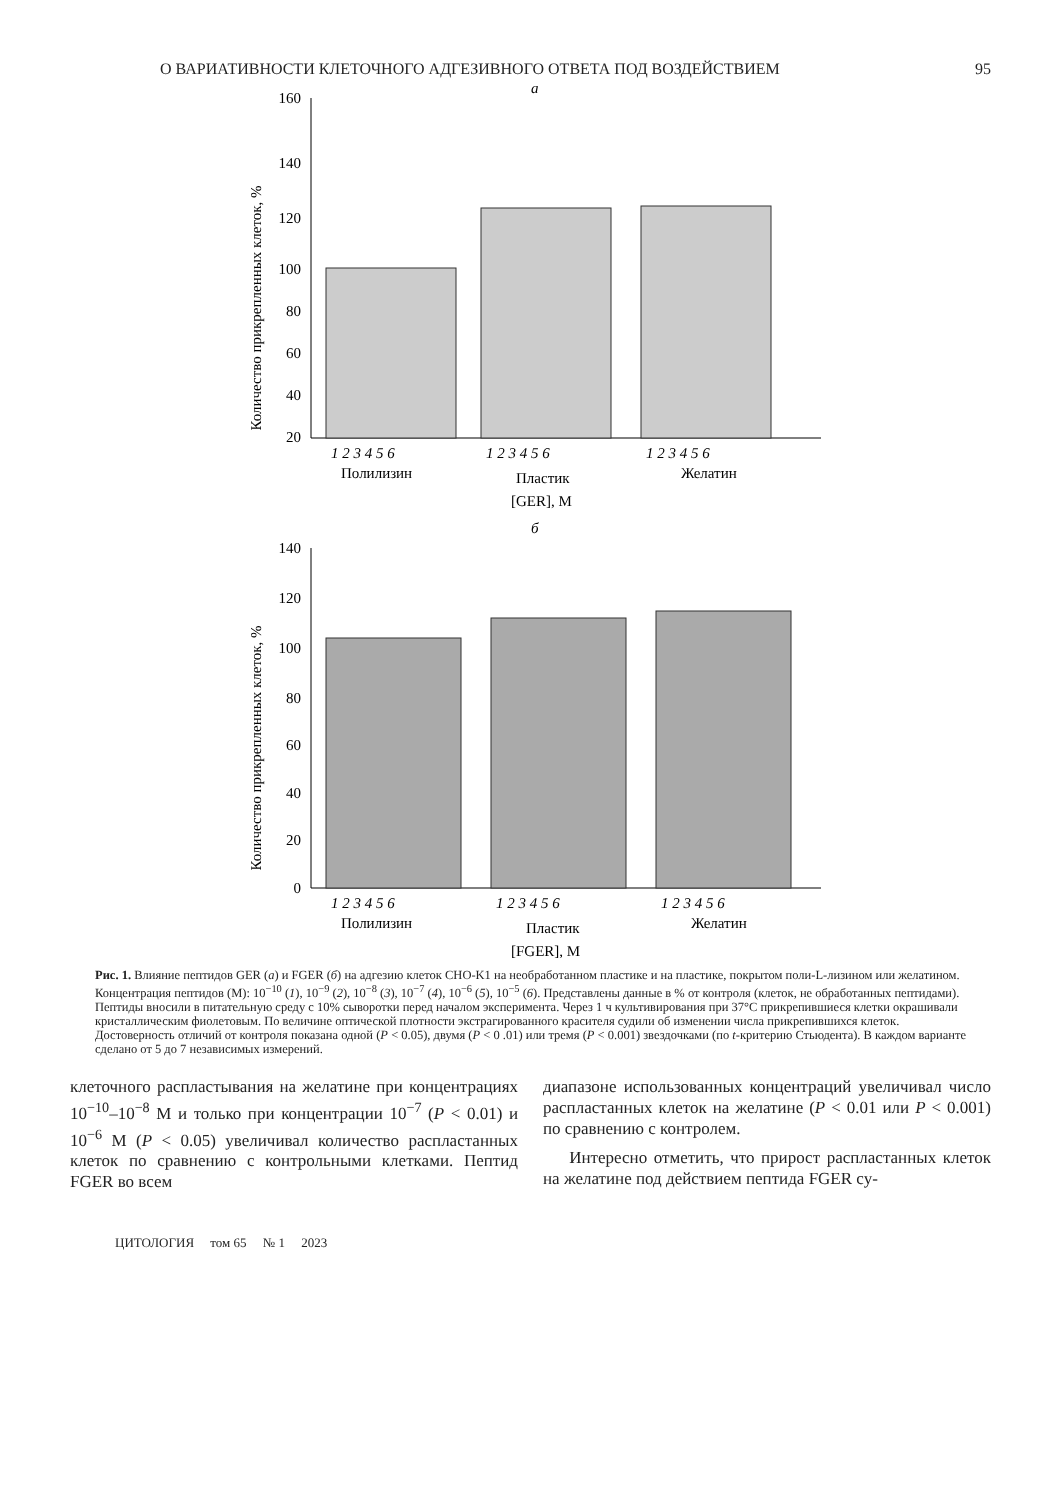О ВАРИАТИВНОСТИ КЛЕТОЧНОГО АДГЕЗИВНОГО ОТВЕТА ПОД ВОЗДЕЙСТВИЕМ 95
a
160
140
120
100
80
60
40
20
Количество прикрепленных клеток, %
1 2 3 4 5 6
1 2 3 4 5 6
1 2 3 4 5 6
Полилизин
Пластик
Желатин
[GER], M
б
140
120
100
80
60
40
20
0
Количество прикрепленных клеток, %
1 2 3 4 5 6
1 2 3 4 5 6
1 2 3 4 5 6
Полилизин
Пластик
Желатин
[FGER], M
Рис. 1. Влияние пептидов GER (а) и FGER (б) на адгезию клеток CHO-K1 на необработанном пластике и на пластике, покрытом поли-L-лизином или желатином. Концентрация пептидов (M): 10<sup>−10</sup> (1), 10<sup>−9</sup> (2), 10<sup>−8</sup> (3), 10<sup>−7</sup> (4), 10<sup>−6</sup> (5), 10<sup>−5</sup> (6). Представлены данные в % от контроля (клеток, не обработанных пептидами). Пептиды вносили в питательную среду с 10% сыворотки перед началом эксперимента. Через 1 ч культивирования при 37°С прикрепившиеся клетки окрашивали кристаллическим фиолетовым. По величине оптической плотности экстрагированного красителя судили об изменении числа прикрепившихся клеток. Достоверность отличий от контроля показана одной (P < 0.05), двумя (P < 0 .01) или тремя (P < 0.001) звездочками (по t-критерию Стьюдента). В каждом варианте сделано от 5 до 7 независимых измерений.
клеточного распластывания на желатине при концентрациях 10<sup>−10</sup>–10<sup>−8</sup> М и только при концентрации 10<sup>−7</sup> (P < 0.01) и 10<sup>−6</sup> М (P < 0.05) увеличивал количество распластанных клеток по сравнению с контрольными клетками. Пептид FGER во всем
диапазоне использованных концентраций увеличивал число распластанных клеток на желатине (P < 0.01 или P < 0.001) по сравнению с контролем.
Интересно отметить, что прирост распластанных клеток на желатине под действием пептида FGER су-
ЦИТОЛОГИЯ том 65 № 1 2023